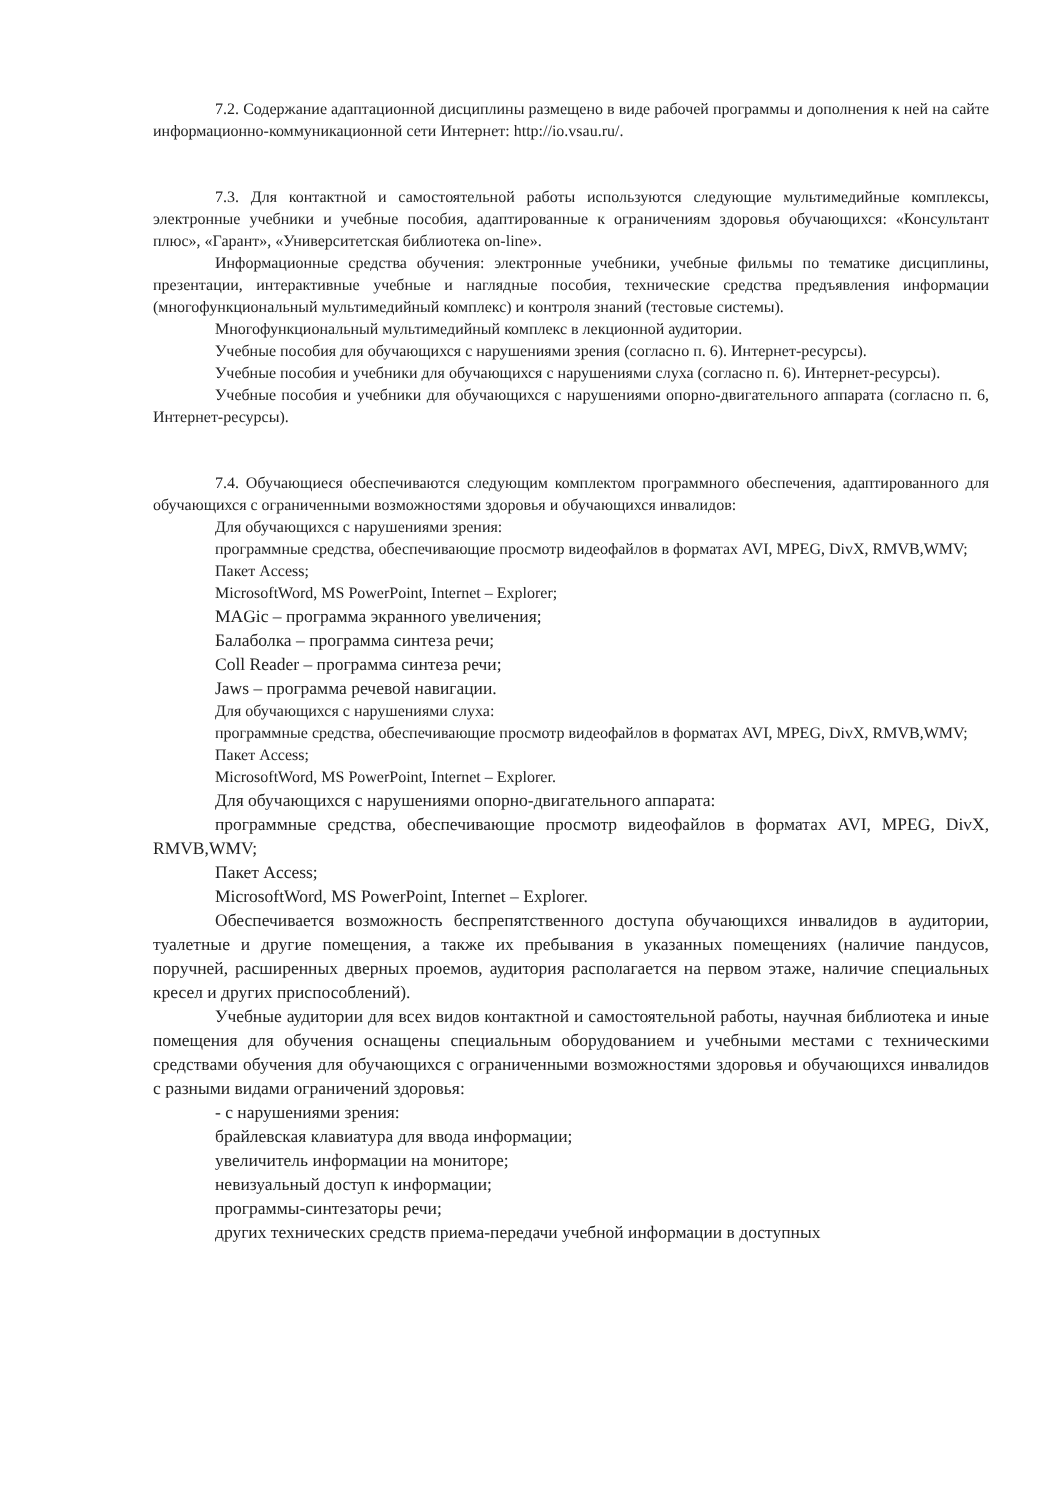7.2. Содержание адаптационной дисциплины размещено в виде рабочей программы и дополнения к ней на сайте информационно-коммуникационной сети Интернет: http://io.vsau.ru/.
7.3. Для контактной и самостоятельной работы используются следующие мультимедийные комплексы, электронные учебники и учебные пособия, адаптированные к ограничениям здоровья обучающихся: «Консультант плюс», «Гарант», «Университетская библиотека on-line».
Информационные средства обучения: электронные учебники, учебные фильмы по тематике дисциплины, презентации, интерактивные учебные и наглядные пособия, технические средства предъявления информации (многофункциональный мультимедийный комплекс) и контроля знаний (тестовые системы).
Многофункциональный мультимедийный комплекс в лекционной аудитории.
Учебные пособия для обучающихся с нарушениями зрения (согласно п. 6). Интернет-ресурсы).
Учебные пособия и учебники для обучающихся с нарушениями слуха (согласно п. 6). Интернет-ресурсы).
Учебные пособия и учебники для обучающихся с нарушениями опорно-двигательного аппарата (согласно п. 6, Интернет-ресурсы).
7.4. Обучающиеся обеспечиваются следующим комплектом программного обеспечения, адаптированного для обучающихся с ограниченными возможностями здоровья и обучающихся инвалидов:
Для обучающихся с нарушениями зрения:
программные средства, обеспечивающие просмотр видеофайлов в форматах AVI, MPEG, DivX, RMVB,WMV;
Пакет Access;
MicrosoftWord, MS PowerPoint, Internet – Explorer;
MAGic – программа экранного увеличения;
Балаболка – программа синтеза речи;
Coll Reader – программа синтеза речи;
Jaws – программа речевой навигации.
Для обучающихся с нарушениями слуха:
программные средства, обеспечивающие просмотр видеофайлов в форматах AVI, MPEG, DivX, RMVB,WMV;
Пакет Access;
MicrosoftWord, MS PowerPoint, Internet – Explorer.
Для обучающихся с нарушениями опорно-двигательного аппарата:
программные средства, обеспечивающие просмотр видеофайлов в форматах AVI, MPEG, DivX, RMVB,WMV;
Пакет Access;
MicrosoftWord, MS PowerPoint, Internet – Explorer.
Обеспечивается возможность беспрепятственного доступа обучающихся инвалидов в аудитории, туалетные и другие помещения, а также их пребывания в указанных помещениях (наличие пандусов, поручней, расширенных дверных проемов, аудитория располагается на первом этаже, наличие специальных кресел и других приспособлений).
Учебные аудитории для всех видов контактной и самостоятельной работы, научная библиотека и иные помещения для обучения оснащены специальным оборудованием и учебными местами с техническими средствами обучения для обучающихся с ограниченными возможностями здоровья и обучающихся инвалидов с разными видами ограничений здоровья:
- с нарушениями зрения:
брайлевская клавиатура для ввода информации;
увеличитель информации на мониторе;
невизуальный доступ к информации;
программы-синтезаторы речи;
других технических средств приема-передачи учебной информации в доступных